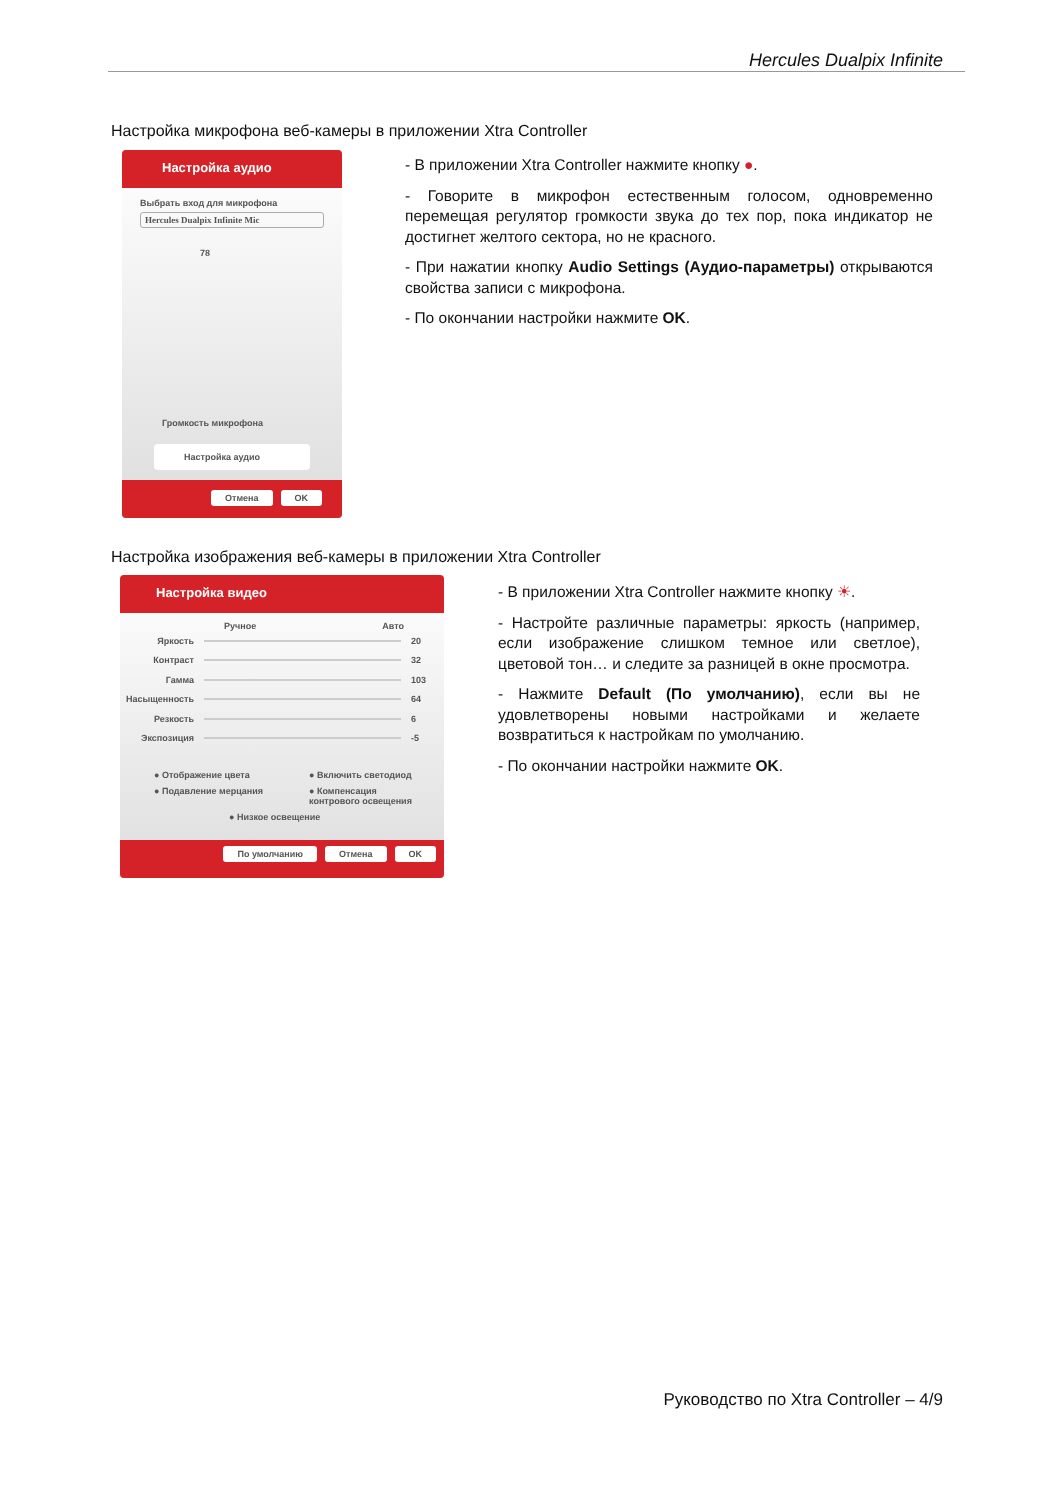Hercules Dualpix Infinite
Настройка микрофона веб-камеры в приложении Xtra Controller
Настройка аудио
Выбрать вход для микрофона
Hercules Dualpix Infinite Mic
78
Громкость микрофона
Настройка аудио
Отмена OK
- В приложении Xtra Controller нажмите кнопку ●.
- Говорите в микрофон естественным голосом, одновременно перемещая регулятор громкости звука до тех пор, пока индикатор не достигнет желтого сектора, но не красного.
- При нажатии кнопку Audio Settings (Аудио-параметры) открываются свойства записи с микрофона.
- По окончании настройки нажмите OK.
Настройка изображения веб-камеры в приложении Xtra Controller
Настройка видео
Ручное Авто
Яркость 20
Контраст 32
Гамма 103
Насыщенность 64
Резкость 6
Экспозиция -5
● Отображение цвета ● Включить светодиод ● Подавление мерцания ● Компенсация контрового освещения ● Низкое освещение
По умолчанию Отмена OK
- В приложении Xtra Controller нажмите кнопку ☀.
- Настройте различные параметры: яркость (например, если изображение слишком темное или светлое), цветовой тон… и следите за разницей в окне просмотра.
- Нажмите Default (По умолчанию), если вы не удовлетворены новыми настройками и желаете возвратиться к настройкам по умолчанию.
- По окончании настройки нажмите OK.
Руководство по Xtra Controller – 4/9